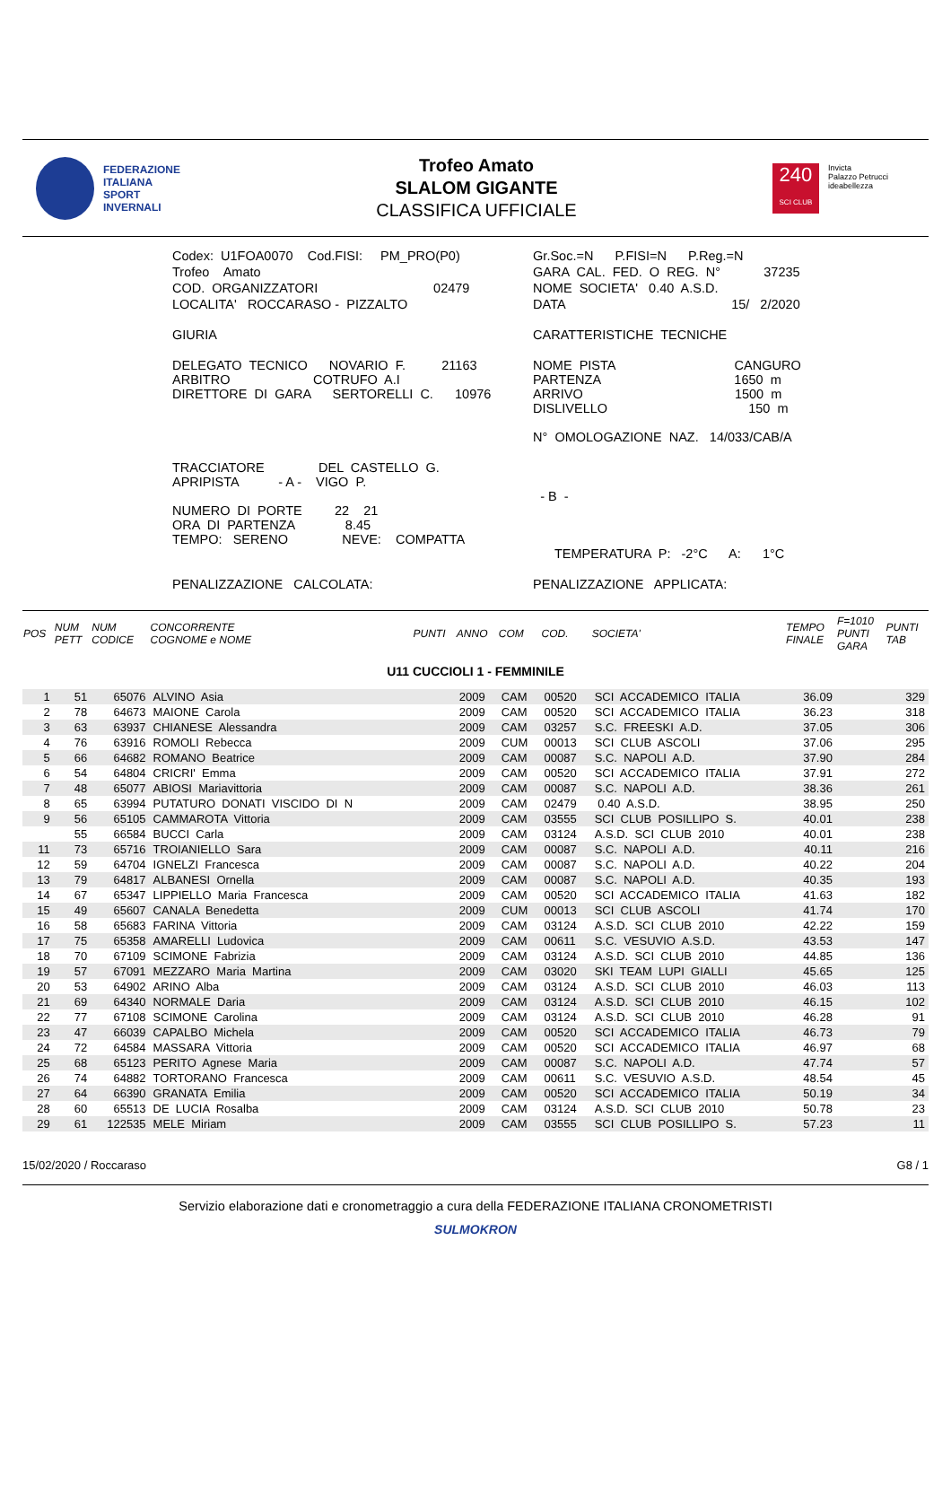FEDERAZIONE
ITALIANA
SPORT
INVERNALI
Trofeo Amato
SLALOM GIGANTE
CLASSIFICA UFFICIALE
240
SCI CLUB
Invicta
Palazzo Petrucci
ideabellezza
| Codex: U1FOA0070 Cod.FISI: PM_PRO(P0) | Gr.Soc.=N P.FISI=N P.Reg.=N |
| Trofeo Amato | GARA CAL. FED. O REG. N° 37235 |
| COD. ORGANIZZATORI 02479 | NOME SOCIETA' 0.40 A.S.D. |
| LOCALITA' ROCCARASO - PIZZALTO | DATA 15/ 2/2020 |
| GIURIA | CARATTERISTICHE TECNICHE |
| DELEGATO TECNICO NOVARIO F. 21163 ARBITRO COTRUFO A.I DIRETTORE DI GARA SERTORELLI C. 10976 | NOME PISTA CANGURO PARTENZA 1650 m ARRIVO 1500 m DISLIVELLO 150 m N° OMOLOGAZIONE NAZ. 14/033/CAB/A |
| TRACCIATORE DEL CASTELLO G. APRIPISTA - A - VIGO P. NUMERO DI PORTE 22 21 ORA DI PARTENZA 8.45 TEMPO: SERENO NEVE: COMPATTA | - B - TEMPERATURA P: -2°C A: 1°C |
| PENALIZZAZIONE CALCOLATA: | PENALIZZAZIONE APPLICATA: |
| POS | NUM PETT | NUM CODICE | CONCORRENTE COGNOME e NOME | PUNTI | ANNO | COM | COD. | SOCIETA' | TEMPO FINALE | F=1010 PUNTI GARA | PUNTI TAB |
| --- | --- | --- | --- | --- | --- | --- | --- | --- | --- | --- | --- |
| U11 CUCCIOLI 1 - FEMMINILE | | | | | | | | | | | |
| 1 | 51 | 65076 | ALVINO Asia | | 2009 | CAM | 00520 | SCI ACCADEMICO ITALIA | 36.09 | | 329 |
| 2 | 78 | 64673 | MAIONE Carola | | 2009 | CAM | 00520 | SCI ACCADEMICO ITALIA | 36.23 | | 318 |
| 3 | 63 | 63937 | CHIANESE Alessandra | | 2009 | CAM | 03257 | S.C. FREESKI A.D. | 37.05 | | 306 |
| 4 | 76 | 63916 | ROMOLI Rebecca | | 2009 | CUM | 00013 | SCI CLUB ASCOLI | 37.06 | | 295 |
| 5 | 66 | 64682 | ROMANO Beatrice | | 2009 | CAM | 00087 | S.C. NAPOLI A.D. | 37.90 | | 284 |
| 6 | 54 | 64804 | CRICRI' Emma | | 2009 | CAM | 00520 | SCI ACCADEMICO ITALIA | 37.91 | | 272 |
| 7 | 48 | 65077 | ABIOSI Mariavittoria | | 2009 | CAM | 00087 | S.C. NAPOLI A.D. | 38.36 | | 261 |
| 8 | 65 | 63994 | PUTATURO DONATI VISCIDO DI N | | 2009 | CAM | 02479 | 0.40 A.S.D. | 38.95 | | 250 |
| 9 | 56 | 65105 | CAMMAROTA Vittoria | | 2009 | CAM | 03555 | SCI CLUB POSILLIPO S. | 40.01 | | 238 |
| | 55 | 66584 | BUCCI Carla | | 2009 | CAM | 03124 | A.S.D. SCI CLUB 2010 | 40.01 | | 238 |
| 11 | 73 | 65716 | TROIANIELLO Sara | | 2009 | CAM | 00087 | S.C. NAPOLI A.D. | 40.11 | | 216 |
| 12 | 59 | 64704 | IGNELZI Francesca | | 2009 | CAM | 00087 | S.C. NAPOLI A.D. | 40.22 | | 204 |
| 13 | 79 | 64817 | ALBANESI Ornella | | 2009 | CAM | 00087 | S.C. NAPOLI A.D. | 40.35 | | 193 |
| 14 | 67 | 65347 | LIPPIELLO Maria Francesca | | 2009 | CAM | 00520 | SCI ACCADEMICO ITALIA | 41.63 | | 182 |
| 15 | 49 | 65607 | CANALA Benedetta | | 2009 | CUM | 00013 | SCI CLUB ASCOLI | 41.74 | | 170 |
| 16 | 58 | 65683 | FARINA Vittoria | | 2009 | CAM | 03124 | A.S.D. SCI CLUB 2010 | 42.22 | | 159 |
| 17 | 75 | 65358 | AMARELLI Ludovica | | 2009 | CAM | 00611 | S.C. VESUVIO A.S.D. | 43.53 | | 147 |
| 18 | 70 | 67109 | SCIMONE Fabrizia | | 2009 | CAM | 03124 | A.S.D. SCI CLUB 2010 | 44.85 | | 136 |
| 19 | 57 | 67091 | MEZZARO Maria Martina | | 2009 | CAM | 03020 | SKI TEAM LUPI GIALLI | 45.65 | | 125 |
| 20 | 53 | 64902 | ARINO Alba | | 2009 | CAM | 03124 | A.S.D. SCI CLUB 2010 | 46.03 | | 113 |
| 21 | 69 | 64340 | NORMALE Daria | | 2009 | CAM | 03124 | A.S.D. SCI CLUB 2010 | 46.15 | | 102 |
| 22 | 77 | 67108 | SCIMONE Carolina | | 2009 | CAM | 03124 | A.S.D. SCI CLUB 2010 | 46.28 | | 91 |
| 23 | 47 | 66039 | CAPALBO Michela | | 2009 | CAM | 00520 | SCI ACCADEMICO ITALIA | 46.73 | | 79 |
| 24 | 72 | 64584 | MASSARA Vittoria | | 2009 | CAM | 00520 | SCI ACCADEMICO ITALIA | 46.97 | | 68 |
| 25 | 68 | 65123 | PERITO Agnese Maria | | 2009 | CAM | 00087 | S.C. NAPOLI A.D. | 47.74 | | 57 |
| 26 | 74 | 64882 | TORTORANO Francesca | | 2009 | CAM | 00611 | S.C. VESUVIO A.S.D. | 48.54 | | 45 |
| 27 | 64 | 66390 | GRANATA Emilia | | 2009 | CAM | 00520 | SCI ACCADEMICO ITALIA | 50.19 | | 34 |
| 28 | 60 | 65513 | DE LUCIA Rosalba | | 2009 | CAM | 03124 | A.S.D. SCI CLUB 2010 | 50.78 | | 23 |
| 29 | 61 | 122535 | MELE Miriam | | 2009 | CAM | 03555 | SCI CLUB POSILLIPO S. | 57.23 | | 11 |
15/02/2020 / Roccaraso G8 / 1
Servizio elaborazione dati e cronometraggio a cura della FEDERAZIONE ITALIANA CRONOMETRISTI
SULMOKRON